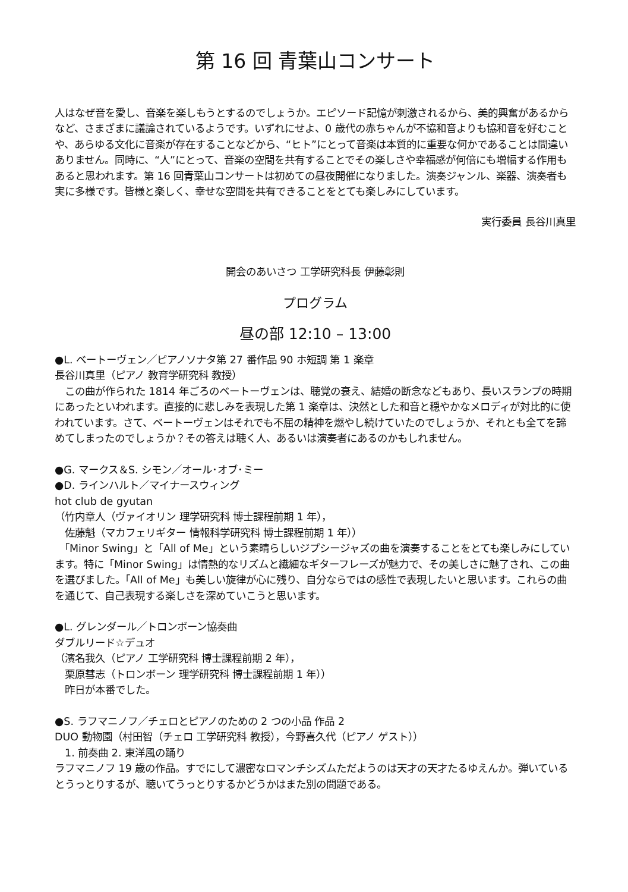第 16 回 青葉山コンサート
人はなぜ音を愛し、音楽を楽しもうとするのでしょうか。エピソード記憶が刺激されるから、美的興奮があるからなど、さまざまに議論されているようです。いずれにせよ、0 歳代の赤ちゃんが不協和音よりも協和音を好むことや、あらゆる文化に音楽が存在することなどから、“ヒト”にとって音楽は本質的に重要な何かであることは間違いありません。同時に、“人”にとって、音楽の空間を共有することでその楽しさや幸福感が何倍にも増幅する作用もあると思われます。第 16 回青葉山コンサートは初めての昼夜開催になりました。演奏ジャンル、楽器、演奏者も実に多様です。皆様と楽しく、幸せな空間を共有できることをとても楽しみにしています。
実行委員 長谷川真里
開会のあいさつ 工学研究科長 伊藤彰則
プログラム
昼の部 12:10 – 13:00
●L. ベートーヴェン／ピアノソナタ第 27 番作品 90 ホ短調 第 1 楽章
長谷川真里（ピアノ 教育学研究科 教授）
　この曲が作られた 1814 年ごろのベートーヴェンは、聴覚の衰え、結婚の断念などもあり、長いスランプの時期にあったといわれます。直接的に悲しみを表現した第 1 楽章は、決然とした和音と穏やかなメロディが対比的に使われています。さて、ベートーヴェンはそれでも不屈の精神を燃やし続けていたのでしょうか、それとも全てを諦めてしまったのでしょうか？その答えは聴く人、あるいは演奏者にあるのかもしれません。
●G. マークス＆S. シモン／オール･オブ･ミー
●D. ラインハルト／マイナースウィング
hot club de gyutan
（竹内章人（ヴァイオリン 理学研究科 博士課程前期 1 年），
　佐藤魁（マカフェリギター 情報科学研究科 博士課程前期 1 年））
　「Minor Swing」と「All of Me」という素晴らしいジプシージャズの曲を演奏することをとても楽しみにしています。特に「Minor Swing」は情熱的なリズムと繊細なギターフレーズが魅力で、その美しさに魅了され、この曲を選びました。「All of Me」も美しい旋律が心に残り、自分ならではの感性で表現したいと思います。これらの曲を通じて、自己表現する楽しさを深めていこうと思います。
●L. グレンダール／トロンボーン協奏曲
ダブルリード☆デュオ
（濱名我久（ピアノ 工学研究科 博士課程前期 2 年），
　栗原彗志（トロンボーン 理学研究科 博士課程前期 1 年））
　昨日が本番でした。
●S. ラフマニノフ／チェロとピアノのための 2 つの小品 作品 2
DUO 動物園（村田智（チェロ 工学研究科 教授），今野喜久代（ピアノ ゲスト））
　1. 前奏曲 2. 東洋風の踊り
ラフマニノフ 19 歳の作品。すでにして濃密なロマンチシズムただようのは天才の天才たるゆえんか。弾いているとうっとりするが、聴いてうっとりするかどうかはまた別の問題である。